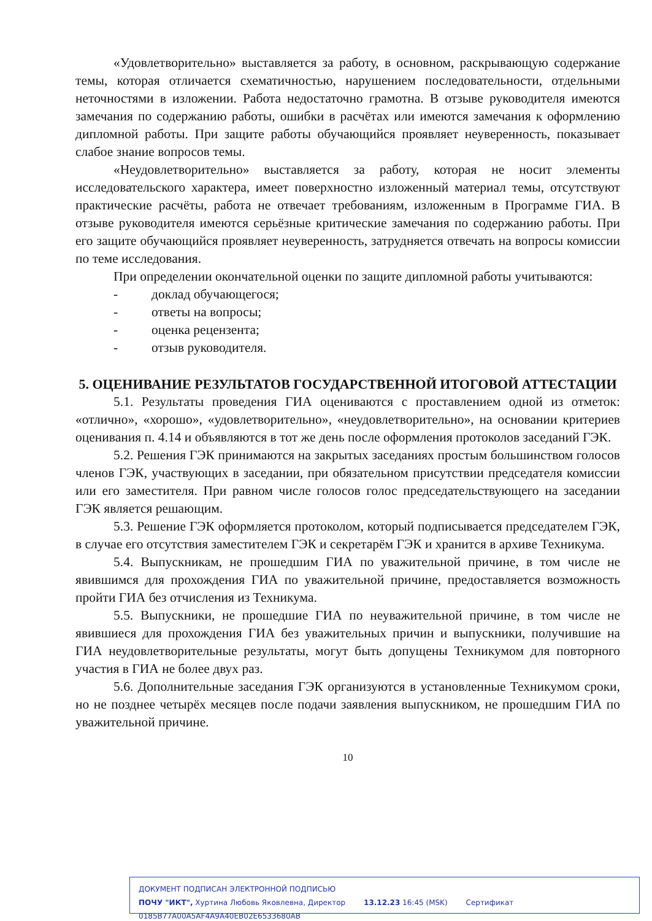«Удовлетворительно» выставляется за работу, в основном, раскрывающую содержание темы, которая отличается схематичностью, нарушением последовательности, отдельными неточностями в изложении. Работа недостаточно грамотна. В отзыве руководителя имеются замечания по содержанию работы, ошибки в расчётах или имеются замечания к оформлению дипломной работы. При защите работы обучающийся проявляет неуверенность, показывает слабое знание вопросов темы.
«Неудовлетворительно» выставляется за работу, которая не носит элементы исследовательского характера, имеет поверхностно изложенный материал темы, отсутствуют практические расчёты, работа не отвечает требованиям, изложенным в Программе ГИА. В отзыве руководителя имеются серьёзные критические замечания по содержанию работы. При его защите обучающийся проявляет неуверенность, затрудняется отвечать на вопросы комиссии по теме исследования.
При определении окончательной оценки по защите дипломной работы учитываются:
- доклад обучающегося;
- ответы на вопросы;
- оценка рецензента;
- отзыв руководителя.
5. ОЦЕНИВАНИЕ РЕЗУЛЬТАТОВ ГОСУДАРСТВЕННОЙ ИТОГОВОЙ АТТЕСТАЦИИ
5.1. Результаты проведения ГИА оцениваются с проставлением одной из отметок: «отлично», «хорошо», «удовлетворительно», «неудовлетворительно», на основании критериев оценивания п. 4.14 и объявляются в тот же день после оформления протоколов заседаний ГЭК.
5.2. Решения ГЭК принимаются на закрытых заседаниях простым большинством голосов членов ГЭК, участвующих в заседании, при обязательном присутствии председателя комиссии или его заместителя. При равном числе голосов голос председательствующего на заседании ГЭК является решающим.
5.3. Решение ГЭК оформляется протоколом, который подписывается председателем ГЭК, в случае его отсутствия заместителем ГЭК и секретарём ГЭК и хранится в архиве Техникума.
5.4. Выпускникам, не прошедшим ГИА по уважительной причине, в том числе не явившимся для прохождения ГИА по уважительной причине, предоставляется возможность пройти ГИА без отчисления из Техникума.
5.5. Выпускники, не прошедшие ГИА по неуважительной причине, в том числе не явившиеся для прохождения ГИА без уважительных причин и выпускники, получившие на ГИА неудовлетворительные результаты, могут быть допущены Техникумом для повторного участия в ГИА не более двух раз.
5.6. Дополнительные заседания ГЭК организуются в установленные Техникумом сроки, но не позднее четырёх месяцев после подачи заявления выпускником, не прошедшим ГИА по уважительной причине.
10
ДОКУМЕНТ ПОДПИСАН ЭЛЕКТРОННОЙ ПОДПИСЬЮ
ПОЧУ "ИКТ", Хуртина Любовь Яковлевна, Директор 13.12.23 16:45 (MSK) Сертификат 0185B77A00A5AF4A9A40EB02E6533680AB